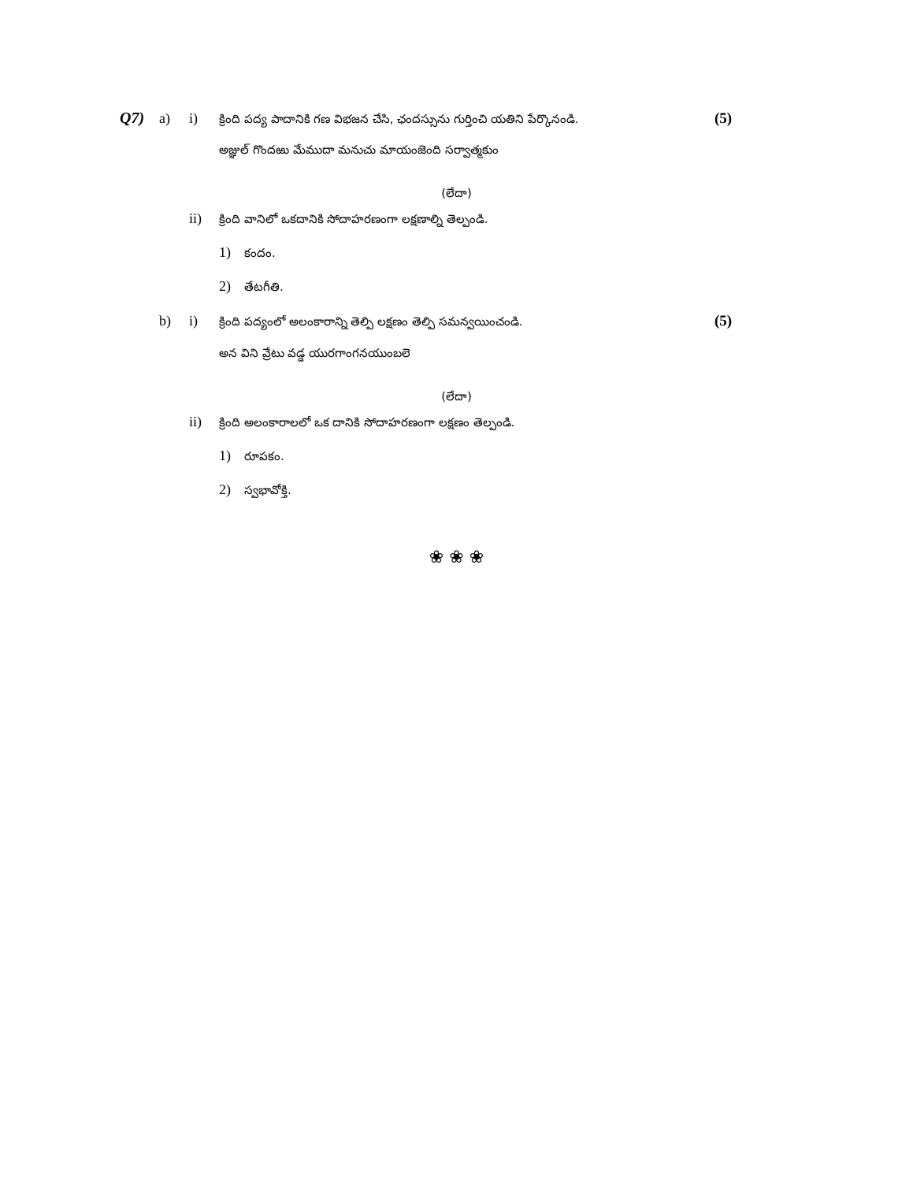Q7) a) i) క్రింది పద్య పాదానికి గణ విభజన చేసి, ఛందస్సును గుర్తించి యతిని పేర్కొనండి. (5)
అజ్ఞుల్ గొందఱు మేముదా మనుచు మాయంజెంది సర్వాత్మకుం
(లేదా)
ii) క్రింది వానిలో ఒకదానికి సోదాహరణంగా లక్షణాల్ని తెల్పండి.
1) కందం.
2) తేటగీతి.
b) i) క్రింది పద్యంలో అలంకారాన్ని తెల్పి లక్షణం తెల్పి సమన్వయించండి. (5)
అన విని వ్రేటు వడ్డ యురగాంగనయుంబలె
(లేదా)
ii) క్రింది అలంకారాలలో ఒక దానికి సోదాహరణంగా లక్షణం తెల్పండి.
1) రూపకం.
2) స్వభావోక్తి.
❀ ❀ ❀